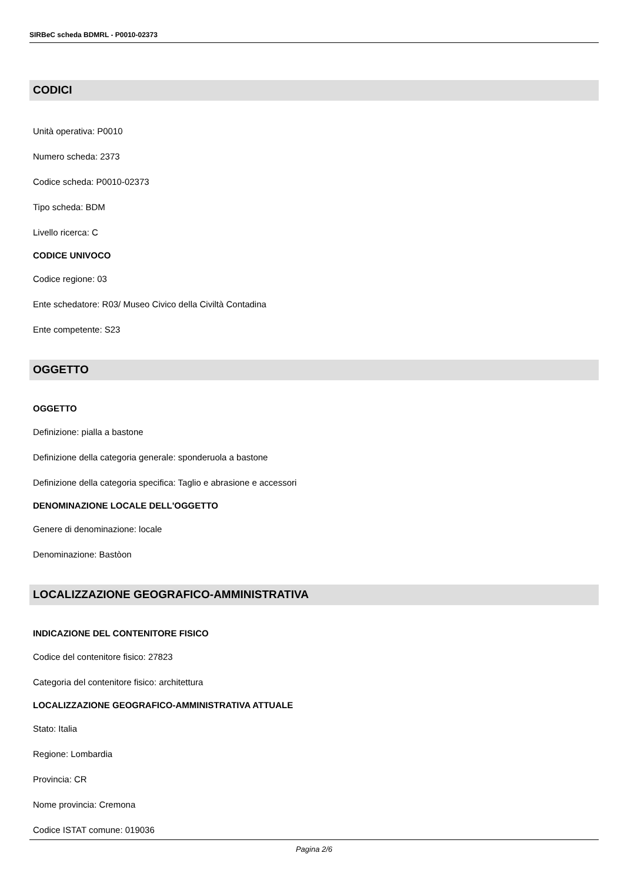SIRBeC scheda BDMRL - P0010-02373
CODICI
Unità operativa: P0010
Numero scheda: 2373
Codice scheda: P0010-02373
Tipo scheda: BDM
Livello ricerca: C
CODICE UNIVOCO
Codice regione: 03
Ente schedatore: R03/ Museo Civico della Civiltà Contadina
Ente competente: S23
OGGETTO
OGGETTO
Definizione: pialla a bastone
Definizione della categoria generale: sponderuola a bastone
Definizione della categoria specifica: Taglio e abrasione e accessori
DENOMINAZIONE LOCALE DELL'OGGETTO
Genere di denominazione: locale
Denominazione: Bastòon
LOCALIZZAZIONE GEOGRAFICO-AMMINISTRATIVA
INDICAZIONE DEL CONTENITORE FISICO
Codice del contenitore fisico: 27823
Categoria del contenitore fisico: architettura
LOCALIZZAZIONE GEOGRAFICO-AMMINISTRATIVA ATTUALE
Stato: Italia
Regione: Lombardia
Provincia: CR
Nome provincia: Cremona
Codice ISTAT comune: 019036
Pagina 2/6